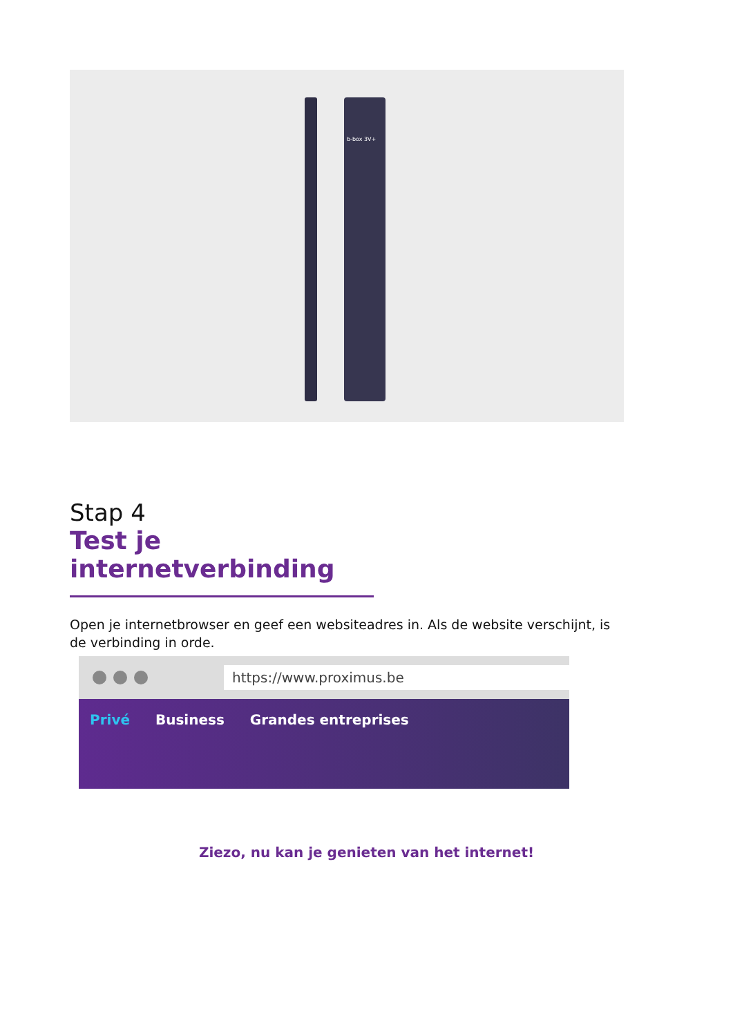b-box 3V+
Stap 4
Test je internetverbinding
Open je internetbrowser en geef een websiteadres in. Als de website verschijnt, is de verbinding in orde.
https://www.proximus.be
Privé Business Grandes entreprises
Ziezo, nu kan je genieten van het internet!